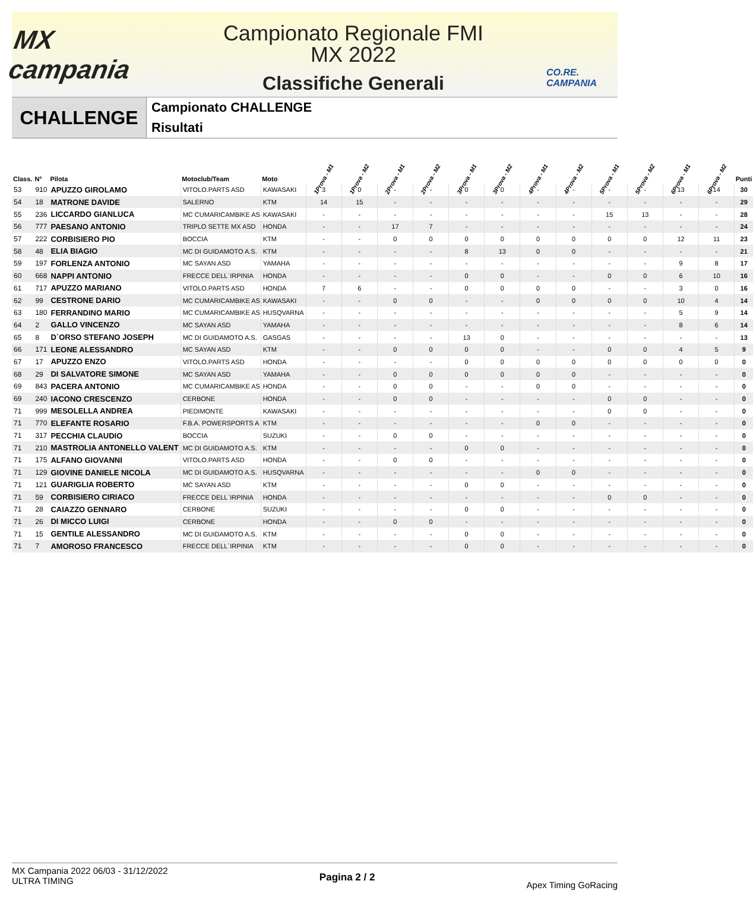MX campania
Campionato Regionale FMI
MX 2022
Classifiche Generali
CO.RE. CAMPANIA
CHALLENGE
Campionato CHALLENGE
Risultati
| Class. | N° | Pilota | Motoclub/Team | Moto | 1Prova - M1 | 1Prova - M2 | 2Prova - M1 | 2Prova - M2 | 3Prova - M1 | 3Prova - M2 | 4Prova - M1 | 4Prova - M2 | 5Prova - M1 | 5Prova - M2 | 6Prova - M1 | 6Prova - M2 | Punti |
| --- | --- | --- | --- | --- | --- | --- | --- | --- | --- | --- | --- | --- | --- | --- | --- | --- | --- |
| 53 | 910 | APUZZO GIROLAMO | VITOLO.PARTS ASD | KAWASAKI | 3 | 0 | - | - | 0 | 0 | - | - | - | - | 13 | 14 | 30 |
| 54 | 18 | MATRONE DAVIDE | SALERNO | KTM | 14 | 15 | - | - | - | - | - | - | - | - | - | - | 29 |
| 55 | 236 | LICCARDO GIANLUCA | MC CUMARICAMBIKE AS | KAWASAKI | - | - | - | - | - | - | - | - | 15 | 13 | - | - | 28 |
| 56 | 777 | PAESANO ANTONIO | TRIPLO SETTE MX ASD | HONDA | - | - | 17 | 7 | - | - | - | - | - | - | - | - | 24 |
| 57 | 222 | CORBISIERO PIO | BOCCIA | KTM | - | - | 0 | 0 | 0 | 0 | 0 | 0 | 0 | 0 | 12 | 11 | 23 |
| 58 | 48 | ELIA BIAGIO | MC DI GUIDAMOTO A.S. | KTM | - | - | - | - | 8 | 13 | 0 | 0 | - | - | - | - | 21 |
| 59 | 197 | FORLENZA ANTONIO | MC SAYAN ASD | YAMAHA | - | - | - | - | - | - | - | - | - | - | 9 | 8 | 17 |
| 60 | 668 | NAPPI ANTONIO | FRECCE DELL`IRPINIA | HONDA | - | - | - | - | 0 | 0 | - | - | 0 | 0 | 6 | 10 | 16 |
| 61 | 717 | APUZZO MARIANO | VITOLO.PARTS ASD | HONDA | 7 | 6 | - | - | 0 | 0 | 0 | 0 | - | - | 3 | 0 | 16 |
| 62 | 99 | CESTRONE DARIO | MC CUMARICAMBIKE AS | KAWASAKI | - | - | 0 | 0 | - | - | 0 | 0 | 0 | 0 | 10 | 4 | 14 |
| 63 | 180 | FERRANDINO MARIO | MC CUMARICAMBIKE AS | HUSQVARNA | - | - | - | - | - | - | - | - | - | - | 5 | 9 | 14 |
| 64 | 2 | GALLO VINCENZO | MC SAYAN ASD | YAMAHA | - | - | - | - | - | - | - | - | - | - | 8 | 6 | 14 |
| 65 | 8 | D`ORSO STEFANO JOSEPH | MC DI GUIDAMOTO A.S. | GASGAS | - | - | - | - | 13 | 0 | - | - | - | - | - | - | 13 |
| 66 | 171 | LEONE ALESSANDRO | MC SAYAN ASD | KTM | - | - | 0 | 0 | 0 | 0 | - | - | 0 | 0 | 4 | 5 | 9 |
| 67 | 17 | APUZZO ENZO | VITOLO.PARTS ASD | HONDA | - | - | - | - | 0 | 0 | 0 | 0 | 0 | 0 | 0 | 0 | 0 |
| 68 | 29 | DI SALVATORE SIMONE | MC SAYAN ASD | YAMAHA | - | - | 0 | 0 | 0 | 0 | 0 | 0 | - | - | - | - | 0 |
| 69 | 843 | PACERA ANTONIO | MC CUMARICAMBIKE AS | HONDA | - | - | 0 | 0 | - | - | 0 | 0 | - | - | - | - | 0 |
| 69 | 240 | IACONO CRESCENZO | CERBONE | HONDA | - | - | 0 | 0 | - | - | - | - | 0 | 0 | - | - | 0 |
| 71 | 999 | MESOLELLA ANDREA | PIEDIMONTE | KAWASAKI | - | - | - | - | - | - | - | - | 0 | 0 | - | - | 0 |
| 71 | 770 | ELEFANTE ROSARIO | F.B.A. POWERSPORTS A | KTM | - | - | - | - | - | - | 0 | 0 | - | - | - | - | 0 |
| 71 | 317 | PECCHIA CLAUDIO | BOCCIA | SUZUKI | - | - | 0 | 0 | - | - | - | - | - | - | - | - | 0 |
| 71 | 210 | MASTROLIA ANTONELLO VALENT | MC DI GUIDAMOTO A.S. | KTM | - | - | - | - | 0 | 0 | - | - | - | - | - | - | 0 |
| 71 | 175 | ALFANO GIOVANNI | VITOLO.PARTS ASD | HONDA | - | - | 0 | 0 | - | - | - | - | - | - | - | - | 0 |
| 71 | 129 | GIOVINE DANIELE NICOLA | MC DI GUIDAMOTO A.S. | HUSQVARNA | - | - | - | - | - | - | 0 | 0 | - | - | - | - | 0 |
| 71 | 121 | GUARIGLIA ROBERTO | MC SAYAN ASD | KTM | - | - | - | - | 0 | 0 | - | - | - | - | - | - | 0 |
| 71 | 59 | CORBISIERO CIRIACO | FRECCE DELL`IRPINIA | HONDA | - | - | - | - | - | - | - | - | 0 | 0 | - | - | 0 |
| 71 | 28 | CAIAZZO GENNARO | CERBONE | SUZUKI | - | - | - | - | 0 | 0 | - | - | - | - | - | - | 0 |
| 71 | 26 | DI MICCO LUIGI | CERBONE | HONDA | - | - | 0 | 0 | - | - | - | - | - | - | - | - | 0 |
| 71 | 15 | GENTILE ALESSANDRO | MC DI GUIDAMOTO A.S. | KTM | - | - | - | - | 0 | 0 | - | - | - | - | - | - | 0 |
| 71 | 7 | AMOROSO FRANCESCO | FRECCE DELL`IRPINIA | KTM | - | - | - | - | 0 | 0 | - | - | - | - | - | - | 0 |
MX Campania 2022 06/03 - 31/12/2022
ULTRA TIMING
Pagina 2 / 2
Apex Timing GoRacing